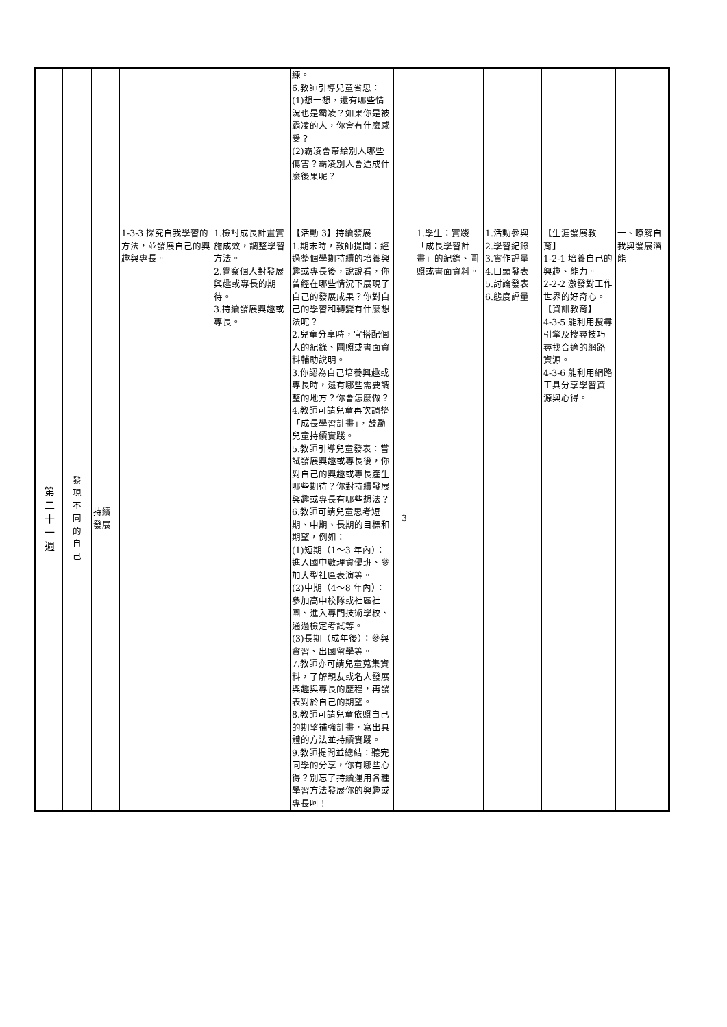| | | | | | 練。 6.教師引導兒童省思： (1)想一想，還有哪些情況也是霸凌？如果你是被霸凌的人，你會有什麼感受？ (2)霸凌會帶給別人哪些傷害？霸凌別人會造成什麼後果呢？ | | | | | |
| 第 二 十 一 週 | 發 現 不 同 的 自 己 | 持續發展 | 1-3-3 探究自我學習的方法，並發展自己的興趣與專長。 | 1.檢討成長計畫實施成效，調整學習方法。 2.覺察個人對發展興趣或專長的期待。 3.持續發展興趣或專長。 | 【活動 3】持續發展 1.期末時，教師提問：經過整個學期持續的培養興趣或專長後，說說看，你曾經在哪些情況下展現了自己的發展成果？你對自己的學習和轉變有什麼想法呢？ 2.兒童分享時，宜搭配個人的紀錄、圖照或書面資料輔助說明。 3.你認為自己培養興趣或專長時，還有哪些需要調整的地方？你會怎麼做？ 4.教師可請兒童再次調整「成長學習計畫」，鼓勵兒童持續實踐。 5.教師引導兒童發表：嘗試發展興趣或專長後，你對自己的興趣或專長產生哪些期待？你對持續發展興趣或專長有哪些想法？ 6.教師可請兒童思考短期、中期、長期的目標和期望，例如： (1)短期（1～3 年內）：進入國中數理資優班、參加大型社區表演等。 (2)中期（4～8 年內）：參加高中校隊或社區社團、進入專門技術學校、通過檢定考試等。 (3)長期（成年後）：參與實習、出國留學等。 7.教師亦可請兒童蒐集資料，了解親友或名人發展興趣與專長的歷程，再發表對於自己的期望。 8.教師可請兒童依照自己的期望補強計畫，寫出具體的方法並持續實踐。 9.教師提問並總結：聽完同學的分享，你有哪些心得？別忘了持續運用各種學習方法發展你的興趣或專長呵！ | 3 | 1.學生：實踐「成長學習計畫」的紀錄、圖照或書面資料。 | 1.活動參與 2.學習紀錄 3.實作評量 4.口頭發表 5.討論發表 6.態度評量 | 【生涯發展教育】 1-2-1 培養自己的興趣、能力。 2-2-2 激發對工作世界的好奇心。 【資訊教育】 4-3-5 能利用搜尋引擎及搜尋技巧尋找合適的網路資源。 4-3-6 能利用網路工具分享學習資源與心得。 | 一、瞭解自我與發展潛能 |